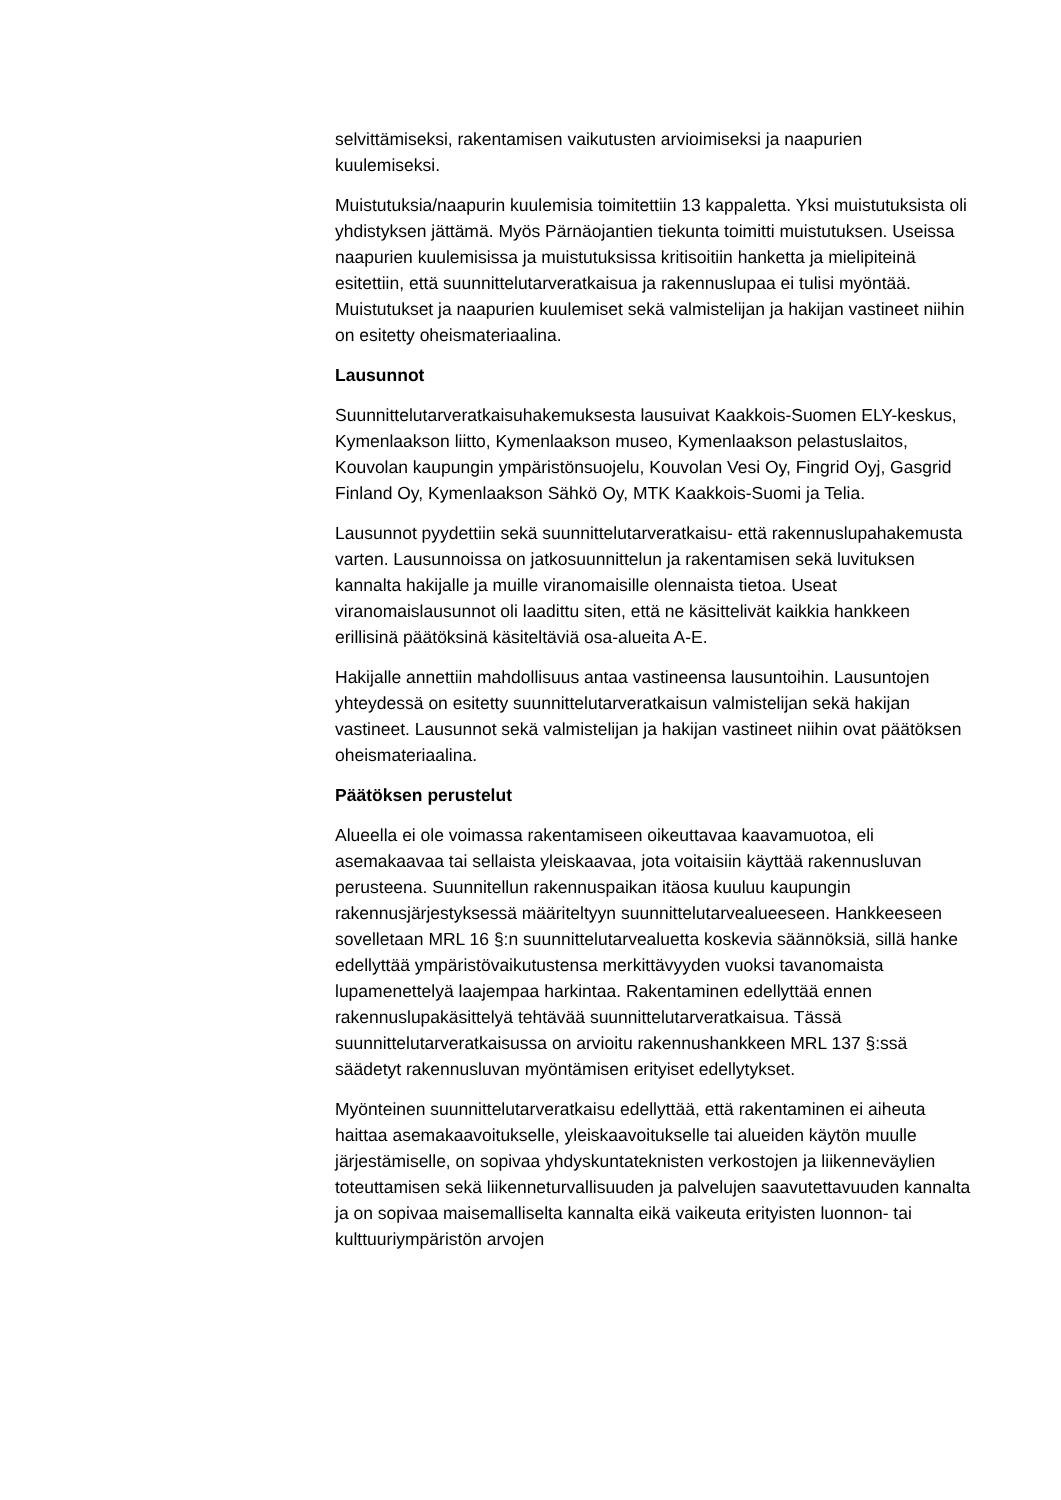selvittämiseksi, rakentamisen vaikutusten arvioimiseksi ja naapurien kuulemiseksi.
Muistutuksia/naapurin kuulemisia toimitettiin 13 kappaletta. Yksi muistutuksista oli yhdistyksen jättämä. Myös Pärnäojantien tiekunta toimitti muistutuksen. Useissa naapurien kuulemisissa ja muistutuksissa kritisoitiin hanketta ja mielipiteinä esitettiin, että suunnittelutarveratkaisua ja rakennuslupaa ei tulisi myöntää. Muistutukset ja naapurien kuulemiset sekä valmistelijan ja hakijan vastineet niihin on esitetty oheismateriaalina.
Lausunnot
Suunnittelutarveratkaisuhakemuksesta lausuivat Kaakkois-Suomen ELY-keskus, Kymenlaakson liitto, Kymenlaakson museo, Kymenlaakson pelastuslaitos, Kouvolan kaupungin ympäristönsuojelu, Kouvolan Vesi Oy, Fingrid Oyj, Gasgrid Finland Oy, Kymenlaakson Sähkö Oy, MTK Kaakkois-Suomi ja Telia.
Lausunnot pyydettiin sekä suunnittelutarveratkaisu- että rakennuslupahakemusta varten. Lausunnoissa on jatkosuunnittelun ja rakentamisen sekä luvituksen kannalta hakijalle ja muille viranomaisille olennaista tietoa. Useat viranomaislausunnot oli laadittu siten, että ne käsittelivät kaikkia hankkeen erillisinä päätöksinä käsiteltäviä osa-alueita A-E.
Hakijalle annettiin mahdollisuus antaa vastineensa lausuntoihin. Lausuntojen yhteydessä on esitetty suunnittelutarveratkaisun valmistelijan sekä hakijan vastineet. Lausunnot sekä valmistelijan ja hakijan vastineet niihin ovat päätöksen oheismateriaalina.
Päätöksen perustelut
Alueella ei ole voimassa rakentamiseen oikeuttavaa kaavamuotoa, eli asemakaavaa tai sellaista yleiskaavaa, jota voitaisiin käyttää rakennusluvan perusteena. Suunnitellun rakennuspaikan itäosa kuuluu kaupungin rakennusjärjestyksessä määriteltyyn suunnittelutarvealueeseen. Hankkeeseen sovelletaan MRL 16 §:n suunnittelutarvealuetta koskevia säännöksiä, sillä hanke edellyttää ympäristövaikutustensa merkittävyyden vuoksi tavanomaista lupamenettelyä laajempaa harkintaa. Rakentaminen edellyttää ennen rakennuslupakäsittelyä tehtävää suunnittelutarveratkaisua. Tässä suunnittelutarveratkaisussa on arvioitu rakennushankkeen MRL 137 §:ssä säädetyt rakennusluvan myöntämisen erityiset edellytykset.
Myönteinen suunnittelutarveratkaisu edellyttää, että rakentaminen ei aiheuta haittaa asemakaavoitukselle, yleiskaavoitukselle tai alueiden käytön muulle järjestämiselle, on sopivaa yhdyskuntateknisten verkostojen ja liikenneväylien toteuttamisen sekä liikenneturvallisuuden ja palvelujen saavutettavuuden kannalta ja on sopivaa maisemalliselta kannalta eikä vaikeuta erityisten luonnon- tai kulttuuriympäristön arvojen